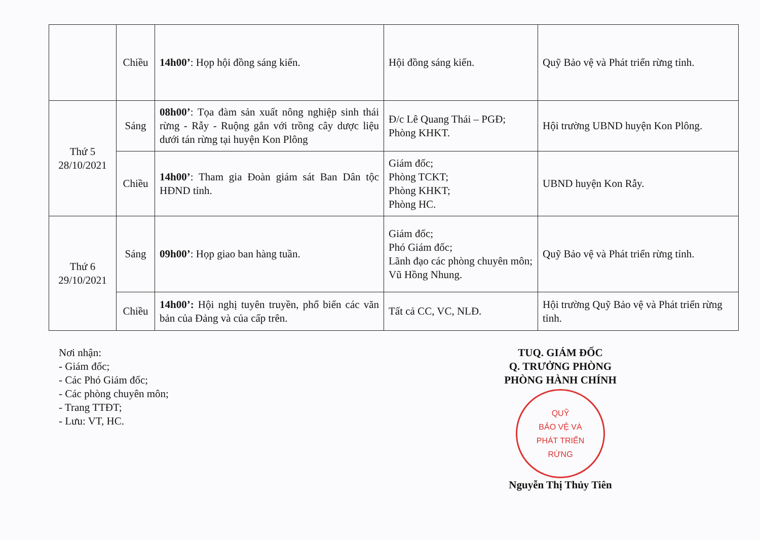| | Chiều | 14h00’ : Họp hội đồng sáng kiến. | Hội đồng sáng kiến. | Quỹ Bảo vệ và Phát triển rừng tỉnh. |
| Thứ 5 28/10/2021 | Sáng | 08h00’ : Tọa đàm sản xuất nông nghiệp sinh thái rừng - Rẫy - Ruộng gắn với trồng cây dược liệu dưới tán rừng tại huyện Kon Plông | Đ/c Lê Quang Thái – PGĐ; Phòng KHKT. | Hội trường UBND huyện Kon Plông. |
| | Chiều | 14h00’ : Tham gia Đoàn giám sát Ban Dân tộc HĐND tỉnh. | Giám đốc; Phòng TCKT; Phòng KHKT; Phòng HC. | UBND huyện Kon Rẫy. |
| Thứ 6 29/10/2021 | Sáng | 09h00’ : Họp giao ban hàng tuần. | Giám đốc; Phó Giám đốc; Lãnh đạo các phòng chuyên môn; Vũ Hồng Nhung. | Quỹ Bảo vệ và Phát triển rừng tỉnh. |
| | Chiều | 14h00’: Hội nghị tuyên truyền, phổ biến các văn bản của Đảng và của cấp trên. | Tất cả CC, VC, NLĐ. | Hội trường Quỹ Bảo vệ và Phát triển rừng tỉnh. |
Nơi nhận:
- Giám đốc;
- Các Phó Giám đốc;
- Các phòng chuyên môn;
- Trang TTĐT;
- Lưu: VT, HC.
TUQ. GIÁM ĐỐC
Q. TRƯỞNG PHÒNG
PHÒNG HÀNH CHÍNH
QUỸ
BẢO VỆ VÀ
PHÁT TRIỂN
RỪNG
Nguyễn Thị Thủy Tiên